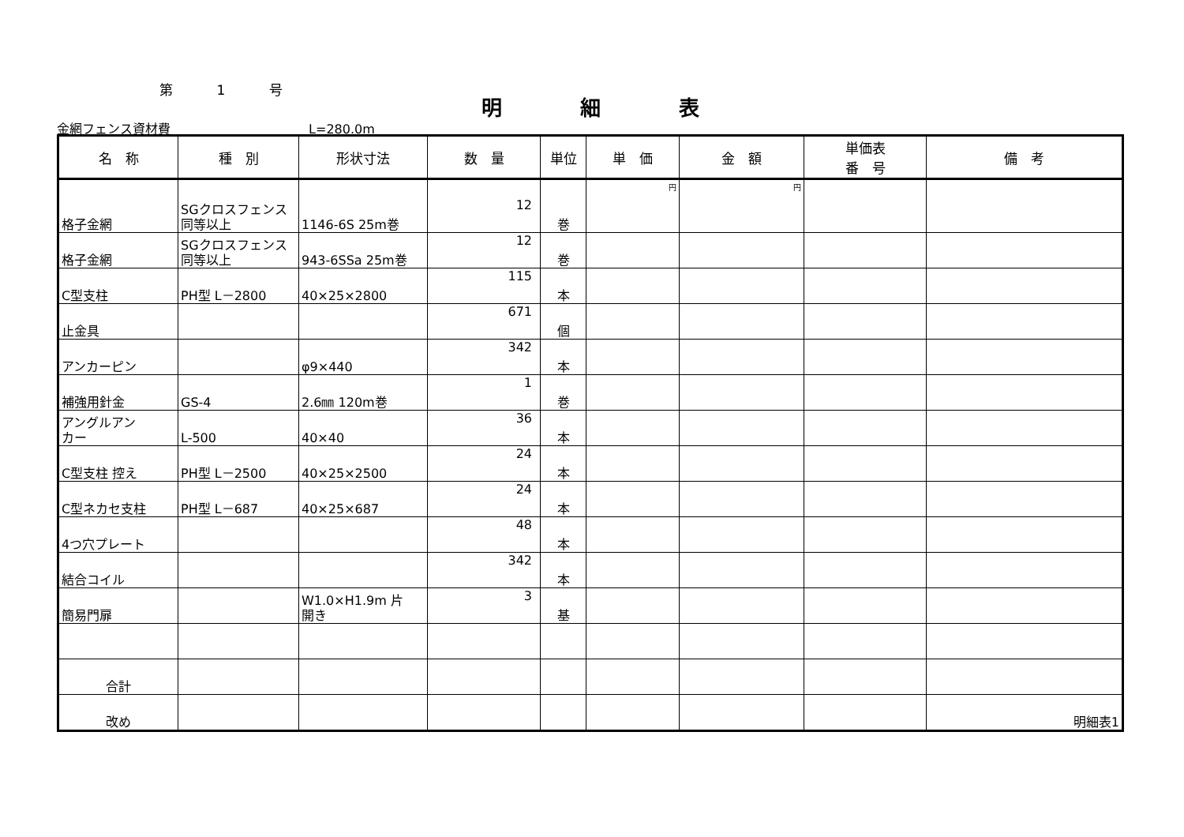第 1 号
明 細 表
金網フェンス資材費 L=280.0m
| 名 称 | 種 別 | 形状寸法 | 数 量 | 単位 | 単 価 | 金 額 | 単価表 番 号 | 備 考 |
| --- | --- | --- | --- | --- | --- | --- | --- | --- |
| 格子金網 | SGクロスフェンス 同等以上 | 1146-6S 25m巻 | 12 | 巻 | 円 | 円 | | |
| 格子金網 | SGクロスフェンス 同等以上 | 943-6SSa 25m巻 | 12 | 巻 | | | | |
| C型支柱 | PH型 L－2800 | 40×25×2800 | 115 | 本 | | | | |
| 止金具 | | | 671 | 個 | | | | |
| アンカーピン | | φ9×440 | 342 | 本 | | | | |
| 補強用針金 | GS-4 | 2.6㎜ 120m巻 | 1 | 巻 | | | | |
| アングルアン カー | L-500 | 40×40 | 36 | 本 | | | | |
| C型支柱 控え | PH型 L－2500 | 40×25×2500 | 24 | 本 | | | | |
| C型ネカセ支柱 | PH型 L－687 | 40×25×687 | 24 | 本 | | | | |
| 4つ穴プレート | | | 48 | 本 | | | | |
| 結合コイル | | | 342 | 本 | | | | |
| 簡易門扉 | | W1.0×H1.9m 片 開き | 3 | 基 | | | | |
| 合計 | | | | | | | | |
| 改め | | | | | | | | 明細表1 |